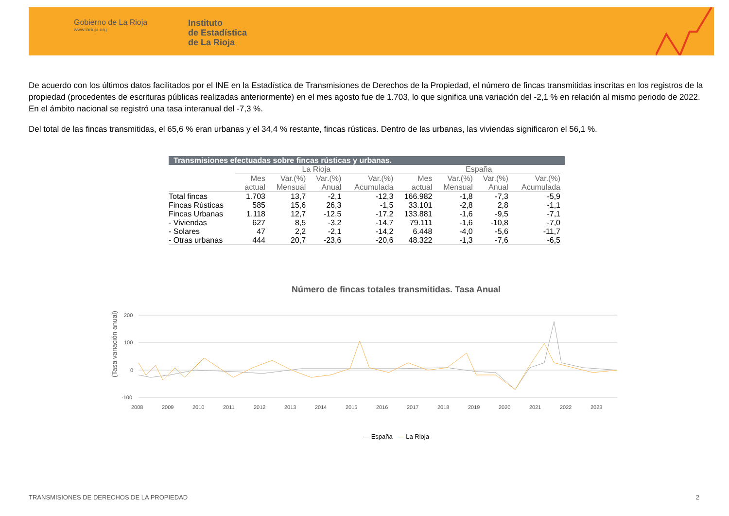Gobierno de La Rioja
www.larioja.org
Instituto
de Estadística
de La Rioja
De acuerdo con los últimos datos facilitados por el INE en la Estadística de Transmisiones de Derechos de la Propiedad, el número de fincas transmitidas inscritas en los registros de la propiedad (procedentes de escrituras públicas realizadas anteriormente) en el mes agosto fue de 1.703, lo que significa una variación del -2,1 % en relación al mismo periodo de 2022. En el ámbito nacional se registró una tasa interanual del -7,3 %.
Del total de las fincas transmitidas, el 65,6 % eran urbanas y el 34,4 % restante, fincas rústicas. Dentro de las urbanas, las viviendas significaron el 56,1 %.
Transmisiones efectuadas sobre fincas rústicas y urbanas.
| | La Rioja | | | | España | | | |
| --- | --- | --- | --- | --- | --- | --- | --- | --- |
| | Mes actual | Var.(%) Mensual | Var.(%) Anual | Var.(%) Acumulada | Mes actual | Var.(%) Mensual | Var.(%) Anual | Var.(%) Acumulada |
| Total fincas | 1.703 | 13,7 | -2,1 | -12,3 | 166.982 | -1,8 | -7,3 | -5,9 |
| Fincas Rústicas | 585 | 15,6 | 26,3 | -1,5 | 33.101 | -2,8 | 2,8 | -1,1 |
| Fincas Urbanas | 1.118 | 12,7 | -12,5 | -17,2 | 133.881 | -1,6 | -9,5 | -7,1 |
| - Viviendas | 627 | 8,5 | -3,2 | -14,7 | 79.111 | -1,6 | -10,8 | -7,0 |
| - Solares | 47 | 2,2 | -2,1 | -14,2 | 6.448 | -4,0 | -5,6 | -11,7 |
| - Otras urbanas | 444 | 20,7 | -23,6 | -20,6 | 48.322 | -1,3 | -7,6 | -6,5 |
Número de fincas totales transmitidas. Tasa Anual
(Tasa variación anual)
200
100
0
-100
2008
2009
2010
2011
2012
2013
2014
2015
2016
2017
2018
2019
2020
2021
2022
2023
— España — La Rioja
TRANSMISIONES DE DERECHOS DE LA PROPIEDAD 2